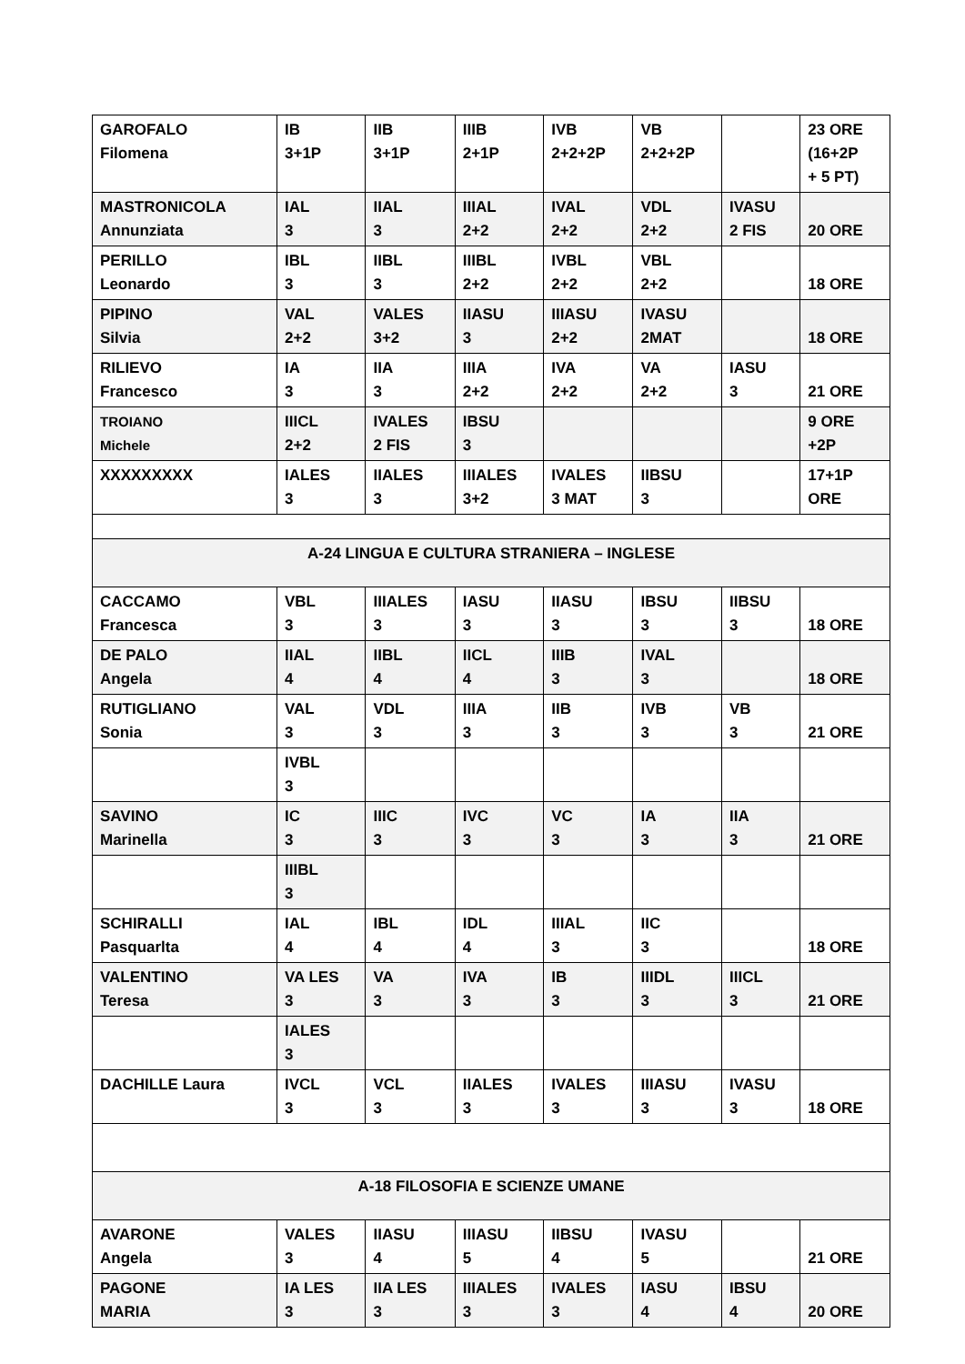| GAROFALO Filomena | IB 3+1P | IIB 3+1P | IIIB 2+1P | IVB 2+2+2P | VB 2+2+2P | | 23 ORE (16+2P + 5 PT) |
| MASTRONICOLA Annunziata | IAL 3 | IIAL 3 | IIIAL 2+2 | IVAL 2+2 | VDL 2+2 | IVASU 2 FIS | 20 ORE |
| PERILLO Leonardo | IBL 3 | IIBL 3 | IIIBL 2+2 | IVBL 2+2 | VBL 2+2 | | 18 ORE |
| PIPINO Silvia | VAL 2+2 | VALES 3+2 | IIASU 3 | IIIASU 2+2 | IVASU 2MAT | | 18 ORE |
| RILIEVO Francesco | IA 3 | IIA 3 | IIIA 2+2 | IVA 2+2 | VA 2+2 | IASU 3 | 21 ORE |
| TROIANO Michele | IIICL 2+2 | IVALES 2 FIS | IBSU 3 | | | | 9 ORE +2P |
| XXXXXXXXX | IALES 3 | IIALES 3 | IIIALES 3+2 | IVALES 3 MAT | IIBSU 3 | | 17+1P ORE |
| A-24 LINGUA E CULTURA STRANIERA – INGLESE | | | | | | | |
| CACCAMO Francesca | VBL 3 | IIIALES 3 | IASU 3 | IIASU 3 | IBSU 3 | IIBSU 3 | 18 ORE |
| DE PALO Angela | IIAL 4 | IIBL 4 | IICL 4 | IIIB 3 | IVAL 3 | | 18 ORE |
| RUTIGLIANO Sonia | VAL 3 | VDL 3 | IIIA 3 | IIB 3 | IVB 3 | VB 3 | 21 ORE |
| | IVBL 3 | | | | | | |
| SAVINO Marinella | IC 3 | IIIC 3 | IVC 3 | VC 3 | IA 3 | IIA 3 | 21 ORE |
| | IIIBL 3 | | | | | | |
| SCHIRALLI Pasquarlta | IAL 4 | IBL 4 | IDL 4 | IIIAL 3 | IIC 3 | | 18 ORE |
| VALENTINO Teresa | VA LES 3 | VA 3 | IVA 3 | IB 3 | IIIDL 3 | IIICL 3 | 21 ORE |
| | IALES 3 | | | | | | |
| DACHILLE Laura | IVCL 3 | VCL 3 | IIALES 3 | IVALES 3 | IIIASU 3 | IVASU 3 | 18 ORE |
| A-18 FILOSOFIA E SCIENZE UMANE | | | | | | | |
| AVARONE Angela | VALES 3 | IIASU 4 | IIIASU 5 | IIBSU 4 | IVASU 5 | | 21 ORE |
| PAGONE MARIA | IA LES 3 | IIA LES 3 | IIIALES 3 | IVALES 3 | IASU 4 | IBSU 4 | 20 ORE |